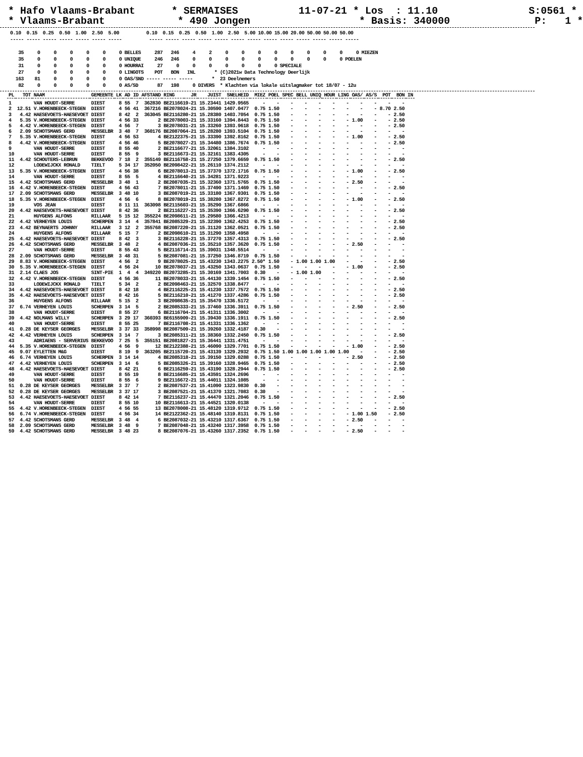* Hafo Vlaams-Brabant * SERMAISES 11-07-21 * Los : 11.10 S:0561 * * Vlaams-Brabant * 490 Jongen * Basis: 340000 P: 1 *
0.10  0.15  0.25  0.50  1.00  2.50  5.00          0.10  0.15  0.25  0.50  1.00  2.50  5.00 10.00 15.00 20.00 50.00 50.00 50.00
----- ----- ----- ----- ----- ----- -----          ----- ----- ----- ----- ----- ----- ----- ----- ----- ----- ----- ----- -----

   35     0     0     0     0     0     0 BELLES     287   246     4     2     0     0     0     0     0     0     0     0     0 MIEZEN
   35     0     0     0     0     0     0 UNIQUE     246   246     0     0     0     0     0     0     0     0     0     0 POELEN
   31     0     0     0     0     0     0 HOURRAI     27     0     0     0     0     0     0     0 SPECIALE
   27     0     0     0     0     0     0 LINGOTS    POT   BON   INL       * (C)2021w Data Technology Deerlijk
  163    81     0     0     0     0     0 OAS/SND ----- ----- -----       *  23 Deelnemers
   82     0     0     0     0     0     0 AS/SD       87   198     0 DIVERS  * Klachten via lokale uitslagmaker tot 18/07 - 12u
| PL | TOT | NAAM | GEMEENTE | LK | AD | ID | AFSTAND | RING | JR | JUIST | SNELHEID | MIEZ | POEL | SPEC | BELL | UNIQ | HOUR | LING | OAS/ | AS/S | POT | BON | IN |
| --- | --- | --- | --- | --- | --- | --- | --- | --- | --- | --- | --- | --- | --- | --- | --- | --- | --- | --- | --- | --- | --- | --- | --- |
| 1 | | VAN HOUDT-SERRE | DIEST | 8 | 55 | 7 | 362830 | BE2116619-21 | | 15.23441 | 1429.9565 | - | - | - | - | - | - | - | - | - | - | - | |
| 2 | 12.51 | V.HORENBEECK-STEGEN | DIEST | 4 | 56 | 41 | 367216 | BE2078024-21 | | 15.30590 | 1407.0477 | 0.75 | 1.50 | - | - | - | - | - | - | - | 8.70 | 2.50 | |
| 3 | 4.42 | HAESEVOETS-HAESEVOET | DIEST | 8 | 42 | 2 | 363045 | BE2116280-21 | | 15.28380 | 1403.7054 | 0.75 | 1.50 | - | - | - | - | - | - | - | - | 2.50 | |
| 4 | 5.35 | V.HORENBEECK-STEGEN | DIEST | 4 | 56 | 33 | 2 | BE2078003-21 | | 15.33160 | 1394.8443 | 0.75 | 1.50 | - | - | - | - | - | 1.00 | - | - | 2.50 | |
| 5 | 4.42 | V.HORENBEECK-STEGEN | DIEST | 4 | 56 | 7 | 3 | BE2078031-21 | | 15.33260 | 1393.9618 | 0.75 | 1.50 | - | - | - | - | - | - | - | - | 2.50 | |
| 6 | 2.09 | SCHOTSMANS GERD | MESSELBR | 3 | 48 | 7 | 360176 | BE2087064-21 | | 15.28280 | 1393.5104 | 0.75 | 1.50 | - | - | - | - | - | - | - | - | - | |
| 7 | 5.35 | V.HORENBEECK-STEGEN | DIEST | 4 | 56 | 53 | 4 | BE2122375-21 | | 15.33390 | 1392.8162 | 0.75 | 1.50 | - | - | - | - | - | 1.00 | - | - | 2.50 | |
| 8 | 4.42 | V.HORENBEECK-STEGEN | DIEST | 4 | 56 | 46 | 5 | BE2078027-21 | | 15.34480 | 1386.7674 | 0.75 | 1.50 | - | - | - | - | - | - | - | - | 2.50 | |
| 9 | | VAN HOUDT-SERRE | DIEST | 8 | 55 | 40 | 2 | BE2116677-21 | | 15.32061 | 1384.3102 | - | - | - | - | - | - | - | - | - | - | - | |
| 10 | | VAN HOUDT-SERRE | DIEST | 8 | 55 | 9 | 3 | BE2116673-21 | | 15.32161 | 1383.4305 | - | - | - | - | - | - | - | - | - | - | - | |
| 11 | 4.42 | SCHOUTERS-LEBRUN | BEKKEVOO | 7 | 18 | 2 | 355149 | BE2116758-21 | | 15.27250 | 1379.6659 | 0.75 | 1.50 | - | - | - | - | - | - | - | - | 2.50 | |
| 12 | | LODEWIJCKX RONALD | TIELT | 5 | 34 | 17 | 352050 | BE2098422-21 | | 15.26110 | 1374.2112 | - | - | - | - | - | - | - | - | - | - | - | |
| 13 | 5.35 | V.HORENBEECK-STEGEN | DIEST | 4 | 56 | 38 | 6 | BE2078013-21 | | 15.37370 | 1372.1716 | 0.75 | 1.50 | - | - | - | - | - | 1.00 | - | - | 2.50 | |
| 14 | | VAN HOUDT-SERRE | DIEST | 8 | 55 | 5 | 4 | BE2116640-21 | | 15.34281 | 1371.9223 | - | - | - | - | - | - | - | - | - | - | - | |
| 15 | 4.42 | SCHOTSMANS GERD | MESSELBR | 3 | 48 | 1 | 2 | BE2087035-21 | | 15.32360 | 1371.5765 | 0.75 | 1.50 | - | - | - | - | - | 2.50 | - | - | - | |
| 16 | 4.42 | V.HORENBEECK-STEGEN | DIEST | 4 | 56 | 43 | 7 | BE2078011-21 | | 15.37490 | 1371.1469 | 0.75 | 1.50 | - | - | - | - | - | - | - | - | 2.50 | |
| 17 | 2.09 | SCHOTSMANS GERD | MESSELBR | 3 | 48 | 10 | 3 | BE2087019-21 | | 15.33180 | 1367.9301 | 0.75 | 1.50 | - | - | - | - | - | - | - | - | - | |
| 18 | 5.35 | V.HORENBEECK-STEGEN | DIEST | 4 | 56 | 6 | 8 | BE2078019-21 | | 15.38280 | 1367.8272 | 0.75 | 1.50 | - | - | - | - | - | 1.00 | - | - | 2.50 | |
| 19 | | VOS JEAN | DIEST | 8 | 11 | 11 | 363098 | BE2115603-21 | | 15.35290 | 1367.6866 | - | - | - | - | - | - | - | - | - | - | - | |
| 20 | 4.42 | HAESEVOETS-HAESEVOET | DIEST | 8 | 42 | 36 | 2 | BE2116227-21 | | 15.35390 | 1366.6290 | 0.75 | 1.50 | - | - | - | - | - | - | - | - | 2.50 | |
| 21 | | HUYGENS ALFONS | RILLAAR | 5 | 15 | 12 | 355224 | BE2098611-21 | | 15.29580 | 1366.4213 | - | - | - | - | - | - | - | - | - | - | - | |
| 22 | 4.42 | VERHEYEN LOUIS | SCHERPEN | 3 | 14 | 4 | 357841 | BE2085329-21 | | 15.32390 | 1362.4253 | 0.75 | 1.50 | - | - | - | - | - | - | - | - | 2.50 | |
| 23 | 4.42 | BEYNAERTS JOHNNY | RILLAAR | 3 | 12 | 2 | 355768 | BE2087220-21 | | 15.31120 | 1362.0521 | 0.75 | 1.50 | - | - | - | - | - | - | - | - | 2.50 | |
| 24 | | HUYGENS ALFONS | RILLAAR | 5 | 15 | 7 | 2 | BE2098610-21 | | 15.31290 | 1358.4958 | - | - | - | - | - | - | - | - | - | - | - | |
| 25 | 4.42 | HAESEVOETS-HAESEVOET | DIEST | 8 | 42 | 3 | 3 | BE2116228-21 | | 15.37270 | 1357.4313 | 0.75 | 1.50 | - | - | - | - | - | - | - | - | 2.50 | |
| 26 | 4.42 | SCHOTSMANS GERD | MESSELBR | 3 | 48 | 2 | 4 | BE2087036-21 | | 15.35210 | 1357.3620 | 0.75 | 1.50 | - | - | - | - | - | 2.50 | - | - | - | |
| 27 | | VAN HOUDT-SERRE | DIEST | 8 | 55 | 43 | 5 | BE2116714-21 | | 15.39031 | 1348.5514 | - | - | - | - | - | - | - | - | - | - | - | |
| 28 | 2.09 | SCHOTSMANS GERD | MESSELBR | 3 | 48 | 31 | 5 | BE2087081-21 | | 15.37250 | 1346.8719 | 0.75 | 1.50 | - | - | - | - | - | - | - | - | - | |
| 29 | 8.83 | V.HORENBEECK-STEGEN | DIEST | 4 | 56 | 2 | 9 | BE2078025-21 | | 15.43230 | 1343.2275 | 2.50* | 1.50 | - | 1.00 | 1.00 | 1.00 | - | - | - | - | 2.50 | |
| 30 | 5.35 | V.HORENBEECK-STEGEN | DIEST | 4 | 56 | 24 | 10 | BE2078037-21 | | 15.43250 | 1343.0637 | 0.75 | 1.50 | - | - | - | - | - | 1.00 | - | - | 2.50 | |
| 31 | 2.14 | CLAES JOS | SINT-PIE | 1 | 4 | 4 | 349220 | BE2073285-21 | | 15.30169 | 1341.7003 | 0.30 | - | - | 1.00 | 1.00 | - | - | - | - | - | - | |
| 32 | 4.42 | V.HORENBEECK-STEGEN | DIEST | 4 | 56 | 36 | 11 | BE2078033-21 | | 15.44130 | 1339.1454 | 0.75 | 1.50 | - | - | - | - | - | - | - | - | 2.50 | |
| 33 | | LODEWIJCKX RONALD | TIELT | 5 | 34 | 2 | 2 | BE2098463-21 | | 15.32570 | 1338.8477 | - | - | - | - | - | - | - | - | - | - | - | |
| 34 | 4.42 | HAESEVOETS-HAESEVOET | DIEST | 8 | 42 | 18 | 4 | BE2116225-21 | | 15.41230 | 1337.7572 | 0.75 | 1.50 | - | - | - | - | - | - | - | - | 2.50 | |
| 35 | 4.42 | HAESEVOETS-HAESEVOET | DIEST | 8 | 42 | 16 | 5 | BE2116210-21 | | 15.41270 | 1337.4286 | 0.75 | 1.50 | - | - | - | - | - | - | - | - | 2.50 | |
| 36 | | HUYGENS ALFONS | RILLAAR | 5 | 15 | 2 | 3 | BE2098635-21 | | 15.35470 | 1336.5172 | - | - | - | - | - | - | - | - | - | - | - | |
| 37 | 6.74 | VERHEYEN LOUIS | SCHERPEN | 3 | 14 | 5 | 2 | BE2085333-21 | | 15.37460 | 1336.3911 | 0.75 | 1.50 | - | - | - | - | - | 2.50 | - | - | 2.50 | |
| 38 | | VAN HOUDT-SERRE | DIEST | 8 | 55 | 27 | 6 | BE2116704-21 | | 15.41311 | 1336.3002 | - | - | - | - | - | - | - | - | - | - | - | |
| 39 | 4.42 | NOLMANS WILLY | SCHERPEN | 3 | 29 | 17 | 360393 | BE6155909-21 | | 15.39430 | 1336.1911 | 0.75 | 1.50 | - | - | - | - | - | - | - | - | 2.50 | |
| 40 | | VAN HOUDT-SERRE | DIEST | 8 | 55 | 25 | 7 | BE2116708-21 | | 15.41331 | 1336.1362 | - | - | - | - | - | - | - | - | - | - | - | |
| 41 | 0.28 | DE KEYSER GEORGES | MESSELBR | 3 | 37 | 33 | 358998 | BE2087509-21 | | 15.39260 | 1332.4187 | 0.30 | - | - | - | - | - | - | - | - | - | - | |
| 42 | 4.42 | VERHEYEN LOUIS | SCHERPEN | 3 | 14 | 7 | 3 | BE2085311-21 | | 15.38360 | 1332.2450 | 0.75 | 1.50 | - | - | - | - | - | - | - | - | 2.50 | |
| 43 | | ADRIAENS - SERVERIUS | BEKKEVOO | 7 | 25 | 5 | 355151 | BE2081827-21 | | 15.36441 | 1331.4751 | - | - | - | - | - | - | - | - | - | - | - | |
| 44 | 5.35 | V.HORENBEECK-STEGEN | DIEST | 4 | 56 | 9 | 12 | BE2122388-21 | | 15.46090 | 1329.7701 | 0.75 | 1.50 | - | - | - | - | - | 1.00 | - | - | 2.50 | |
| 45 | 9.07 | EYLETTEN M&G | DIEST | 8 | 19 | 9 | 363205 | BE2115720-21 | | 15.43139 | 1329.2932 | 0.75 | 1.50 | 1.00 | 1.00 | 1.00 | 1.00 | 1.00 | - | - | - | 2.50 | |
| 46 | 6.74 | VERHEYEN LOUIS | SCHERPEN | 3 | 14 | 14 | 4 | BE2085318-21 | | 15.39150 | 1329.0288 | 0.75 | 1.50 | - | - | - | - | - | 2.50 | - | - | 2.50 | |
| 47 | 4.42 | VERHEYEN LOUIS | SCHERPEN | 3 | 14 | 6 | 5 | BE2085326-21 | | 15.39160 | 1328.9465 | 0.75 | 1.50 | - | - | - | - | - | - | - | - | 2.50 | |
| 48 | 4.42 | HAESEVOETS-HAESEVOET | DIEST | 8 | 42 | 21 | 6 | BE2116259-21 | | 15.43190 | 1328.2944 | 0.75 | 1.50 | - | - | - | - | - | - | - | - | 2.50 | |
| 49 | | VAN HOUDT-SERRE | DIEST | 8 | 55 | 19 | 8 | BE2116685-21 | | 15.43591 | 1324.2696 | - | - | - | - | - | - | - | - | - | - | - | |
| 50 | | VAN HOUDT-SERRE | DIEST | 8 | 55 | 6 | 9 | BE2116672-21 | | 15.44011 | 1324.1085 | - | - | - | - | - | - | - | - | - | - | - | |
| 51 | 0.28 | DE KEYSER GEORGES | MESSELBR | 3 | 37 | 7 | 2 | BE2087537-21 | | 15.41090 | 1323.9830 | 0.30 | - | - | - | - | - | - | - | - | - | - | |
| 52 | 0.28 | DE KEYSER GEORGES | MESSELBR | 3 | 37 | 17 | 3 | BE2087521-21 | | 15.41370 | 1321.7083 | 0.30 | - | - | - | - | - | - | - | - | - | - | |
| 53 | 4.42 | HAESEVOETS-HAESEVOET | DIEST | 8 | 42 | 14 | 7 | BE2116237-21 | | 15.44470 | 1321.2046 | 0.75 | 1.50 | - | - | - | - | - | - | - | - | 2.50 | |
| 54 | | VAN HOUDT-SERRE | DIEST | 8 | 55 | 10 | 10 | BE2116613-21 | | 15.44521 | 1320.0138 | - | - | - | - | - | - | - | - | - | - | - | |
| 55 | 4.42 | V.HORENBEECK-STEGEN | DIEST | 4 | 56 | 55 | 13 | BE2078008-21 | | 15.48120 | 1319.9712 | 0.75 | 1.50 | - | - | - | - | - | - | - | - | 2.50 | |
| 56 | 6.74 | V.HORENBEECK-STEGEN | DIEST | 4 | 56 | 34 | 14 | BE2122362-21 | | 15.48140 | 1319.8131 | 0.75 | 1.50 | - | - | - | - | - | 1.00 | 1.50 | - | 2.50 | |
| 57 | 4.42 | SCHOTSMANS GERD | MESSELBR | 3 | 48 | 4 | 6 | BE2087032-21 | | 15.43210 | 1317.6367 | 0.75 | 1.50 | - | - | - | - | - | 2.50 | - | - | - | |
| 58 | 2.09 | SCHOTSMANS GERD | MESSELBR | 3 | 48 | 9 | 7 | BE2087048-21 | | 15.43240 | 1317.3958 | 0.75 | 1.50 | - | - | - | - | - | - | - | - | - | |
| 59 | 4.42 | SCHOTSMANS GERD | MESSELBR | 3 | 48 | 23 | 8 | BE2087076-21 | | 15.43260 | 1317.2352 | 0.75 | 1.50 | - | - | - | - | - | 2.50 | - | - | - | |